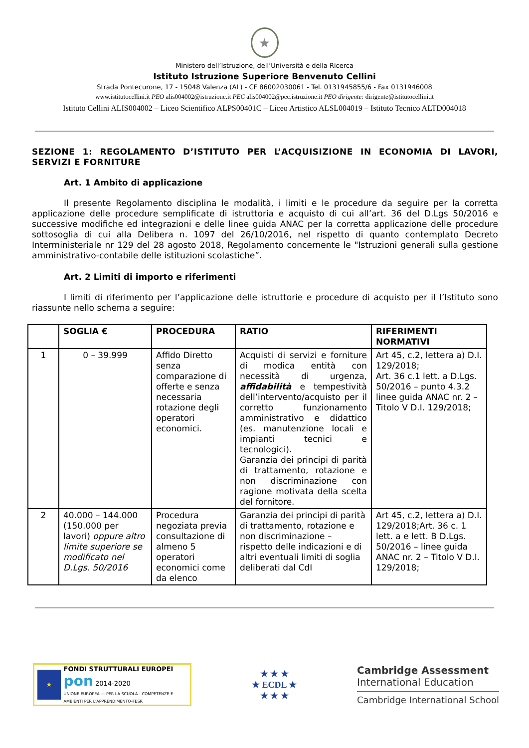★
Ministero dell’Istruzione, dell’Università e della Ricerca
Istituto Istruzione Superiore Benvenuto Cellini
Strada Pontecurone, 17 - 15048 Valenza (AL) - CF 86002030061 - Tel. 0131945855/6 - Fax 0131946008
www.istitutocellini.it PEO alis004002@istruzione.it PEC alis004002@pec.istruzione.it PEO dirigente: dirigente@istitutocellini.it
Istituto Cellini ALIS004002 – Liceo Scientifico ALPS00401C – Liceo Artistico ALSL004019 – Istituto Tecnico ALTD004018
SEZIONE 1: REGOLAMENTO D’ISTITUTO PER L’ACQUISIZIONE IN ECONOMIA DI LAVORI, SERVIZI E FORNITURE
Art. 1 Ambito di applicazione
Il presente Regolamento disciplina le modalità, i limiti e le procedure da seguire per la corretta applicazione delle procedure semplificate di istruttoria e acquisto di cui all’art. 36 del D.Lgs 50/2016 e successive modifiche ed integrazioni e delle linee guida ANAC per la corretta applicazione delle procedure sottosoglia di cui alla Delibera n. 1097 del 26/10/2016, nel rispetto di quanto contemplato Decreto Interministeriale nr 129 del 28 agosto 2018, Regolamento concernente le "Istruzioni generali sulla gestione amministrativo-contabile delle istituzioni scolastiche”.
Art. 2 Limiti di importo e riferimenti
I limiti di riferimento per l’applicazione delle istruttorie e procedure di acquisto per il l’Istituto sono riassunte nello schema a seguire:
| | SOGLIA € | PROCEDURA | RATIO | RIFERIMENTI NORMATIVI |
| --- | --- | --- | --- | --- |
| 1 | 0 – 39.999 | Affido Diretto senza comparazione di offerte e senza necessaria rotazione degli operatori economici. | Acquisti di servizi e forniture di modica entità con necessità di urgenza, affidabilità e tempestività dell’intervento/acquisto per il corretto funzionamento amministrativo e didattico (es. manutenzione locali e impianti tecnici e tecnologici). Garanzia dei principi di parità di trattamento, rotazione e non discriminazione con ragione motivata della scelta del fornitore. | Art 45, c.2, lettera a) D.I. 129/2018; Art. 36 c.1 lett. a D.Lgs. 50/2016 – punto 4.3.2 linee guida ANAC nr. 2 – Titolo V D.I. 129/2018; |
| 2 | 40.000 – 144.000 (150.000 per lavori) oppure altro limite superiore se modificato nel D.Lgs. 50/2016 | Procedura negoziata previa consultazione di almeno 5 operatori economici come da elenco | Garanzia dei principi di parità di trattamento, rotazione e non discriminazione – rispetto delle indicazioni e di altri eventuali limiti di soglia deliberati dal CdI | Art 45, c.2, lettera a) D.I. 129/2018;Art. 36 c. 1 lett. a e lett. B D.Lgs. 50/2016 – linee guida ANAC nr. 2 – Titolo V D.I. 129/2018; |
★
FONDI STRUTTURALI EUROPEI
pon 2014-2020
UNIONE EUROPEA — PER LA SCUOLA - COMPETENZE E AMBIENTI PER L'APPRENDIMENTO-FESR
★ ★ ★
★ ECDL ★
★ ★ ★
Cambridge Assessment
International Education
Cambridge International School